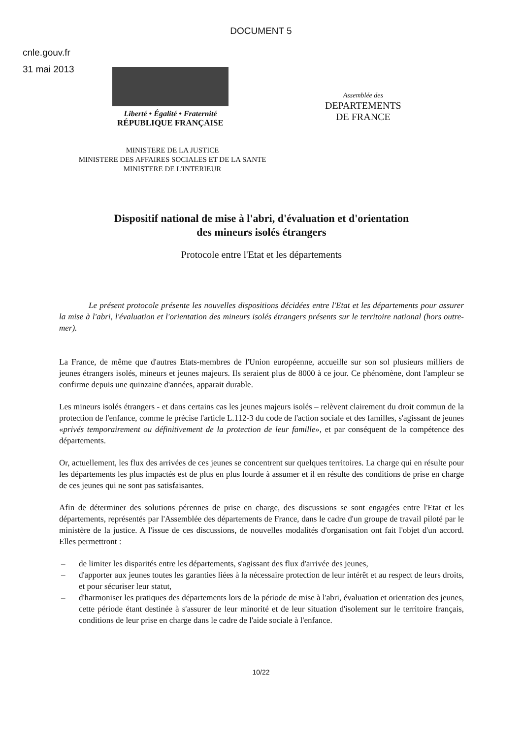DOCUMENT 5
cnle.gouv.fr
31 mai 2013
Liberté • Égalité • Fraternité
RÉPUBLIQUE FRANÇAISE
Assemblée des
DEPARTEMENTS
DE FRANCE
MINISTERE DE LA JUSTICE
MINISTERE DES AFFAIRES SOCIALES ET DE LA SANTE
MINISTERE DE L'INTERIEUR
Dispositif national de mise à l'abri, d'évaluation et d'orientation
des mineurs isolés étrangers
Protocole entre l'Etat et les départements
Le présent protocole présente les nouvelles dispositions décidées entre l'Etat et les départements pour assurer la mise à l'abri, l'évaluation et l'orientation des mineurs isolés étrangers présents sur le territoire national (hors outre-mer).
La France, de même que d'autres Etats-membres de l'Union européenne, accueille sur son sol plusieurs milliers de jeunes étrangers isolés, mineurs et jeunes majeurs. Ils seraient plus de 8000 à ce jour. Ce phénomène, dont l'ampleur se confirme depuis une quinzaine d'années, apparait durable.
Les mineurs isolés étrangers - et dans certains cas les jeunes majeurs isolés – relèvent clairement du droit commun de la protection de l'enfance, comme le précise l'article L.112-3 du code de l'action sociale et des familles, s'agissant de jeunes «privés temporairement ou définitivement de la protection de leur famille», et par conséquent de la compétence des départements.
Or, actuellement, les flux des arrivées de ces jeunes se concentrent sur quelques territoires. La charge qui en résulte pour les départements les plus impactés est de plus en plus lourde à assumer et il en résulte des conditions de prise en charge de ces jeunes qui ne sont pas satisfaisantes.
Afin de déterminer des solutions pérennes de prise en charge, des discussions se sont engagées entre l'Etat et les départements, représentés par l'Assemblée des départements de France, dans le cadre d'un groupe de travail piloté par le ministère de la justice. A l'issue de ces discussions, de nouvelles modalités d'organisation ont fait l'objet d'un accord. Elles permettront :
– de limiter les disparités entre les départements, s'agissant des flux d'arrivée des jeunes,
– d'apporter aux jeunes toutes les garanties liées à la nécessaire protection de leur intérêt et au respect de leurs droits, et pour sécuriser leur statut,
– d'harmoniser les pratiques des départements lors de la période de mise à l'abri, évaluation et orientation des jeunes, cette période étant destinée à s'assurer de leur minorité et de leur situation d'isolement sur le territoire français, conditions de leur prise en charge dans le cadre de l'aide sociale à l'enfance.
10/22